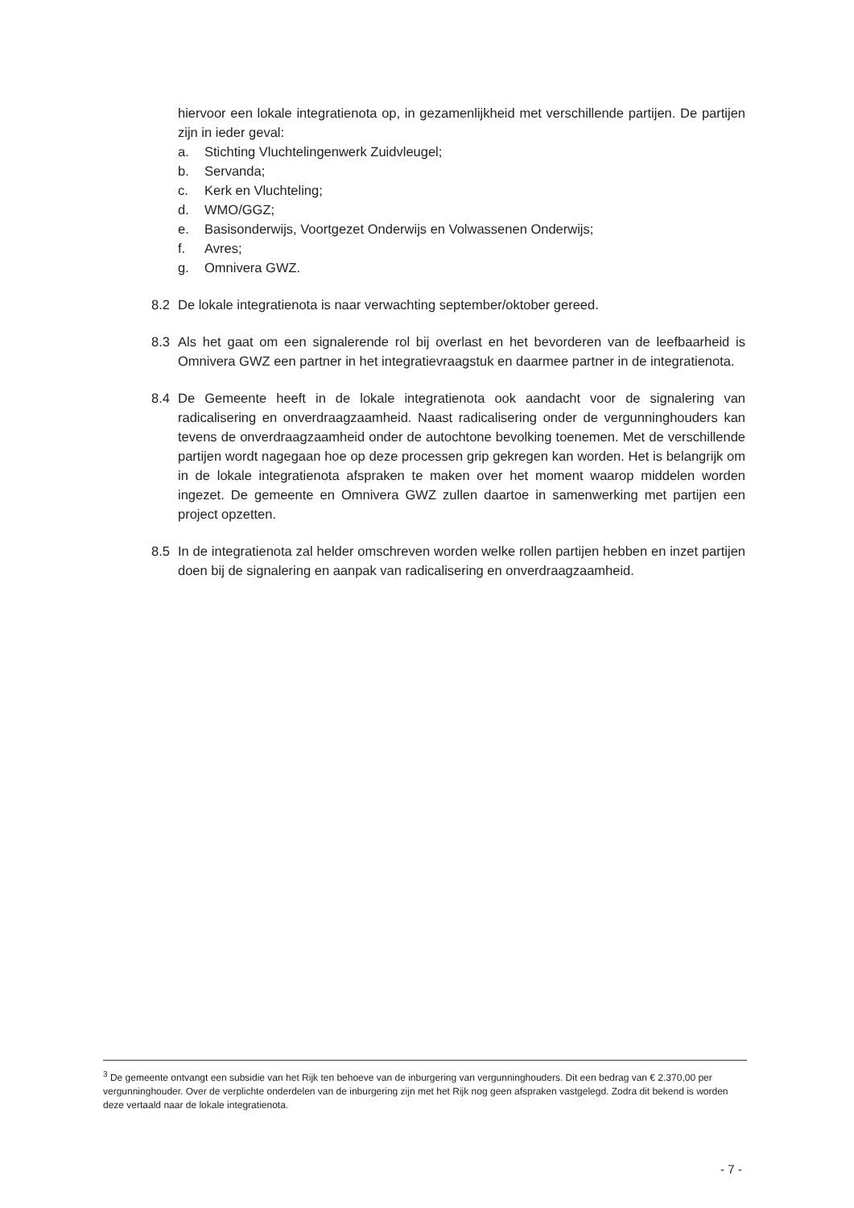hiervoor een lokale integratienota op, in gezamenlijkheid met verschillende partijen. De partijen zijn in ieder geval:
a. Stichting Vluchtelingenwerk Zuidvleugel;
b. Servanda;
c. Kerk en Vluchteling;
d. WMO/GGZ;
e. Basisonderwijs, Voortgezet Onderwijs en Volwassenen Onderwijs;
f. Avres;
g. Omnivera GWZ.
8.2 De lokale integratienota is naar verwachting september/oktober gereed.
8.3 Als het gaat om een signalerende rol bij overlast en het bevorderen van de leefbaarheid is Omnivera GWZ een partner in het integratievraagstuk en daarmee partner in de integratienota.
8.4 De Gemeente heeft in de lokale integratienota ook aandacht voor de signalering van radicalisering en onverdraagzaamheid. Naast radicalisering onder de vergunninghouders kan tevens de onverdraagzaamheid onder de autochtone bevolking toenemen. Met de verschillende partijen wordt nagegaan hoe op deze processen grip gekregen kan worden. Het is belangrijk om in de lokale integratienota afspraken te maken over het moment waarop middelen worden ingezet. De gemeente en Omnivera GWZ zullen daartoe in samenwerking met partijen een project opzetten.
8.5 In de integratienota zal helder omschreven worden welke rollen partijen hebben en inzet partijen doen bij de signalering en aanpak van radicalisering en onverdraagzaamheid.
<sup>3</sup> De gemeente ontvangt een subsidie van het Rijk ten behoeve van de inburgering van vergunninghouders. Dit een bedrag van € 2.370,00 per vergunninghouder. Over de verplichte onderdelen van de inburgering zijn met het Rijk nog geen afspraken vastgelegd. Zodra dit bekend is worden deze vertaald naar de lokale integratienota.
- 7 -